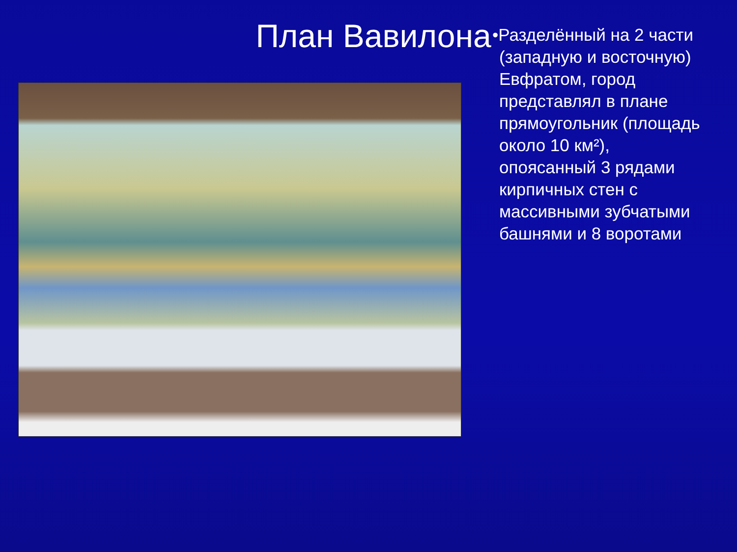План Вавилона
•Разделённый на 2 части (западную и восточную) Евфратом, город представлял в плане прямоугольник (площадь около 10 км²), опоясанный 3 рядами кирпичных стен с массивными зубчатыми башнями и 8 воротами